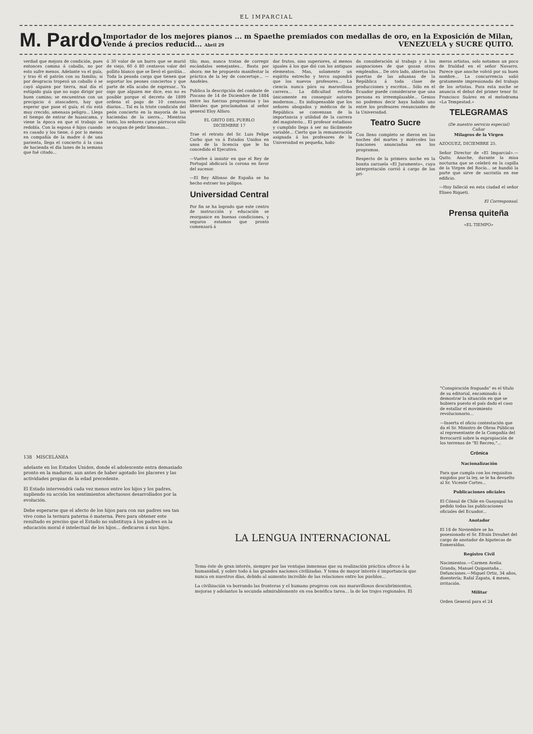EL IMPARCIAL
M. Pardo
Importador de los mejores pianos ... m Spaethe premiados con medallas de oro, en la Exposición de Milan, Vende á precios reducid... Abril 29 VENEZUELA y SUCRE QUITO.
verdad que mejora de condición, pues entonces camina á caballo, no por esto sufre menos. Adelante va el guía, y tras él el patrón con su familia; si por desgracia tropezó un caballo ó se cayó alguien por tierra, mal día el estúpido guía que no supo dirigir por buen camino; se encuentran con un precipicio ó atascadero, hay que esperar que pase el guía; el río está muy crecido, amenaza peligro... Llega el tiempo de entrar de huasicama, y viene la época en que el trabajo se redobla. Con la esposa é hijos cuando es casado y los tiene, ó por lo menos en compañía de la madre ó de una parienta, llega el concierto á la casa de hacienda el día lunes de la semana que fué citado...
ó 30 valor de un burro que se murió de viejo, 60 ó 80 centavos valor del pollito blanco que se llevó el gavilán... Toda la pesada carga que tienen que soportar los peones conciertos y que parte de ella acabo de expresar... Ya oigo que alguien me dice, eso no es posible porque el decreto de 1899 ordena el pago de 10 centavos diarios... Tal es la triste condición del peón concierto en la mayoría de las haciendas de la sierra... Mientras tanto, los señores curas párrocos sólo se ocupan de pedir limosnas...
tilo; mas, nunca tratan de corregir escándalos semejantes... Basta por ahora: me he propuesto manifestar la práctica de la ley de concertaje... —Anofeles.
Publica la descripción del combate de Piscano de 14 de Diciembre de 1884 entre las fuerzas progresistas y las liberales que proclamaban al señor general Eloy Alfaro.
EL GRITO DEL PUEBLO
DICIEMBRE 17
Trae el retrato del Sr. Luis Felipe Carbo que va á Estados Unidos en unos de la licencia que le ha concedido el Ejecutivo.
—Vuelve á insistir en que el Rey de Portugal abdicará la corona en favor del sucesor.
—El Rey Alfonso de España se ha hecho extraer los pólipos.
Universidad Central
Por fin se ha logrado que este centro de instrucción y educación se reorganice en buenas condiciones, y seguros estamos que pronto comenzará á
dar frutos, sino superiores, al menos iguales á los que dió con los antiguos elementos. Mas, solamente un espíritu estrecho y terco supondrá que los nuevos profesores... La ciencia nunca pára su maravillosa carrera... La dificultad estriba únicamente en conseguir autores modernos... Es indispensable que los señores abogados y médicos de la República se convenzan de la importancia y utilidad de la carrera del magisterio... El profesor estudioso y cumplido llega á ser no fácilmente variable... Cierto que la remuneración asignada á los profesores de la Universidad es pequeña, habi-
da consideración al trabajo y á las asignaciones de que gozan otros empleados... De otro lado, abiertas las puertas de las aduanas de la República á toda clase de producciones y escritos... Sólo en el Ecuador puede considerarse que una persona es irreemplazable... Genios no podemos decir haya habido uno entre los profesores renunciantes de la Universidad.
Teatro Sucre
Con lleno completo se dieron en las noches del martes y miércoles las funciones anunciadas en los programas.
Respecto de la primera noche en la bonita zarzuela «El Juramento», cuya interpretación corrió á cargo de los pri-
meros artistas, solo notamos un poco de frialdad en el señor Navarro. Parece que anoche volvió por su buen nombre... La concurrencia salió gratamente impresionada del trabajo de los artistas. Para esta noche se anuncia el debut del primer tenor Sr. Francisco Suárez en el melodrama «La Tempestad.»
TELEGRAMAS
(De nuestro servicio especial)
Cañar
Milagros de la Virgen
AZOGUEZ, DICIEMBRE 25.
Señor Director de «El Imparcial».—Quito. Anoche, durante la misa nocturna que se celebró en la capilla de la Virgen del Rocío... se hundió la parte que sirve de sacristía en ese edificio.
—Hoy falleció en esta ciudad el señor Eliseo Riqueti.
El Corresponsal.
Prensa quiteña
«EL TIEMPO»
138 MISCELÁNEA
adelante en los Estados Unidos, donde el adolescente entra demasiado pronto en la madurez, aun antes de haber agotado los placeres y las actividades propias de la edad precedente.
El Estado intervendrá cada vez menos entre los hijos y los padres, supliendo su acción los sentimientos afectuosos desarrollados por la evolución.
Debe esperarse que el afecto de los hijos para con sus padres sea tan vivo como la ternura paterna ó materna. Pero para obtener este resultado es preciso que el Estado no substituya á los padres en la educación moral é intelectual de los hijos... dedicaron á sus hijos.
LA LENGUA INTERNACIONAL
Tema éste de gran interés, siempre por las ventajas inmensas que su realización práctica ofrece á la humanidad, y sobre todo á las grandes naciones civilizadas. Y tema de mayor interés é importancia que nunca en nuestros días, debido al aumento increíble de las relaciones entre los pueblos...
La civilización va borrando las fronteras y el humano progreso con sus maravillosos descubrimientos, mejoras y adelantos la secunda admirablemente en esa benéfica tarea... la de los trajes regionales. El
"Conspiración fraguada" es el título de su editorial, encaminado á demostrar la situación en que se hubiera puesto el país dado el caso de estallar el movimiento revolucionario...
—Inserta el oficio contestación que da el Sr. Ministro de Obras Públicas al representante de la Compañía del ferrocarril sobre la expropiación de los terrenos de "El Recreo,"...
Crónica
Nacionalización
Para que cumpla con los requisitos exigidos por la ley, se le ha devuelto al Sr. Vicente Cortes...
Publicaciones oficiales
El Cónsul de Chile en Guayaquil ha pedido todas las publicaciones oficiales del Ecuador...
Anotador
El 18 de Noviembre se ha posesionado el Sr. Efraín Drouhet del cargo de anotador de hipotecas de Esmeraldas.
Registro Civil
Nacimientos.—Carmen Avelia Granda, Manuel Quipantaña... Defunciones.—Miguel Ortiz, 34 años, disentería; Rafal Zapata, 4 meses, irritación.
Militar
Orden General para el 24